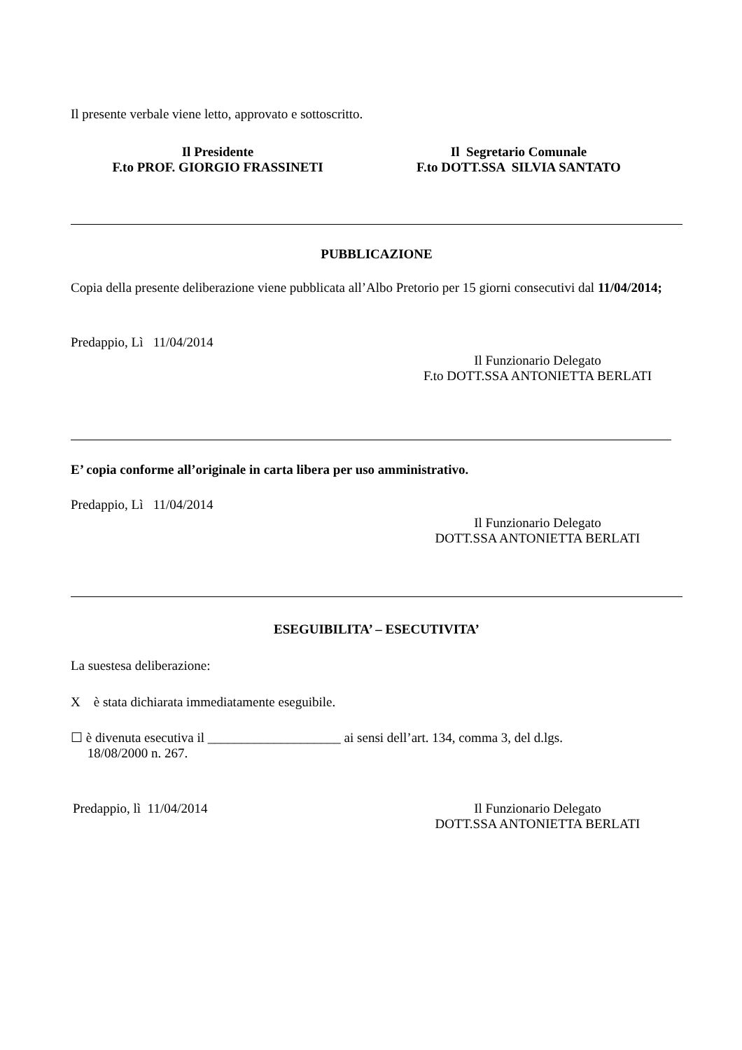Il presente verbale viene letto, approvato e sottoscritto.
Il Presidente
F.to PROF. GIORGIO FRASSINETI
Il Segretario Comunale
F.to DOTT.SSA SILVIA SANTATO
PUBBLICAZIONE
Copia della presente deliberazione viene pubblicata all’Albo Pretorio per 15 giorni consecutivi dal 11/04/2014;
Predappio, Lì 11/04/2014
Il Funzionario Delegato
F.to DOTT.SSA ANTONIETTA BERLATI
E’ copia conforme all’originale in carta libera per uso amministrativo.
Predappio, Lì 11/04/2014
Il Funzionario Delegato
DOTT.SSA ANTONIETTA BERLATI
ESEGUIBILITA’ – ESECUTIVITA’
La suestesa deliberazione:
X è stata dichiarata immediatamente eseguibile.
☐ è divenuta esecutiva il ____________________ ai sensi dell’art. 134, comma 3, del d.lgs.
18/08/2000 n. 267.
Predappio, lì 11/04/2014
Il Funzionario Delegato
DOTT.SSA ANTONIETTA BERLATI